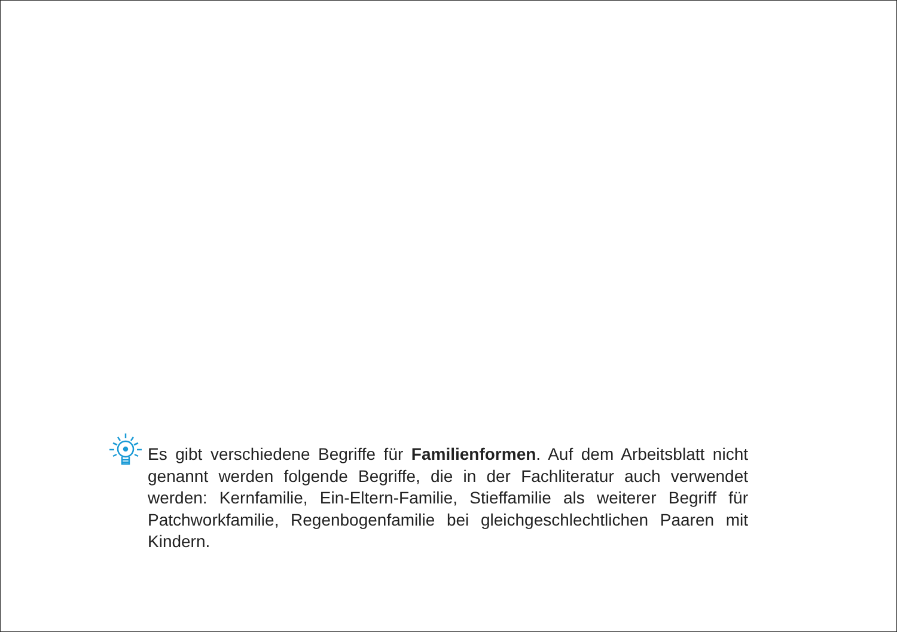Es gibt verschiedene Begriffe für Familienformen. Auf dem Arbeitsblatt nicht genannt werden folgende Begriffe, die in der Fachliteratur auch verwendet werden: Kernfamilie, Ein-Eltern-Familie, Stieffamilie als weiterer Begriff für Patchworkfamilie, Regenbogenfamilie bei gleichgeschlechtlichen Paaren mit Kindern.